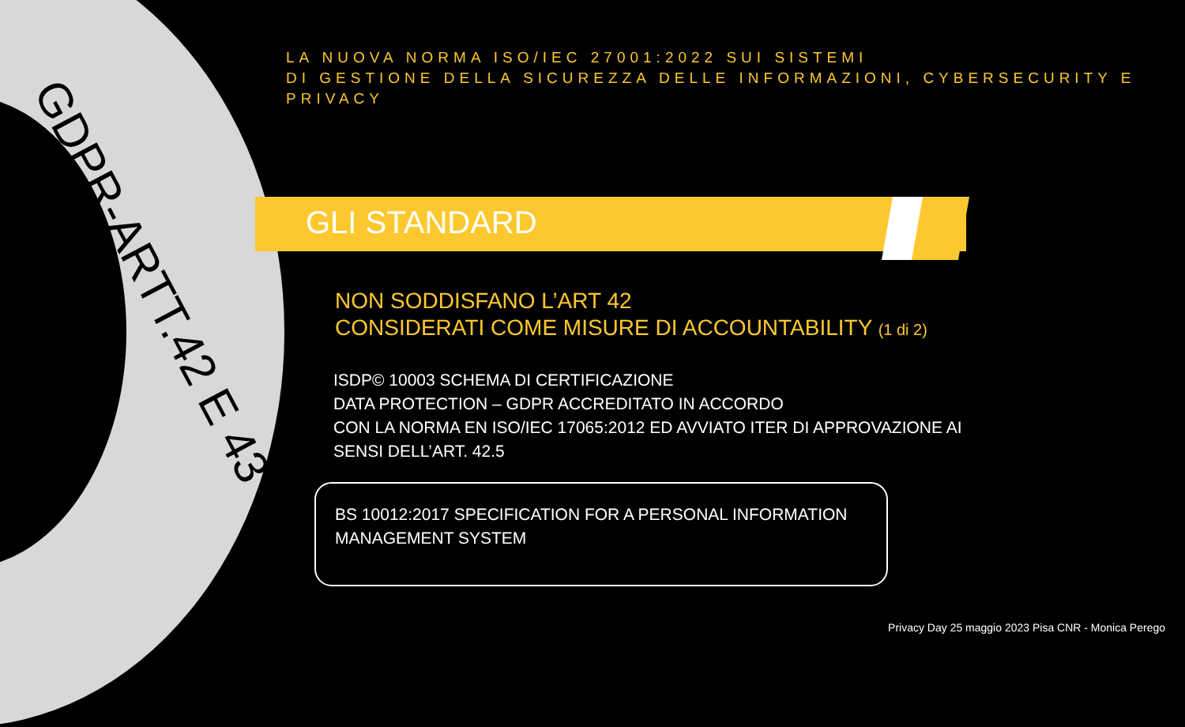GDPR-ARTT.42 E 43
LA NUOVA NORMA ISO/IEC 27001:2022 SUI SISTEMI
DI GESTIONE DELLA SICUREZZA DELLE INFORMAZIONI, CYBERSECURITY E
PRIVACY
GLI STANDARD
NON SODDISFANO L’ART 42
CONSIDERATI COME MISURE DI ACCOUNTABILITY (1 di 2)
ISDP© 10003 SCHEMA DI CERTIFICAZIONE
DATA PROTECTION – GDPR ACCREDITATO IN ACCORDO
CON LA NORMA EN ISO/IEC 17065:2012 ED AVVIATO ITER DI APPROVAZIONE AI
SENSI DELL’ART. 42.5
BS 10012:2017 SPECIFICATION FOR A PERSONAL INFORMATION MANAGEMENT SYSTEM
Privacy Day 25 maggio 2023 Pisa CNR - Monica Perego